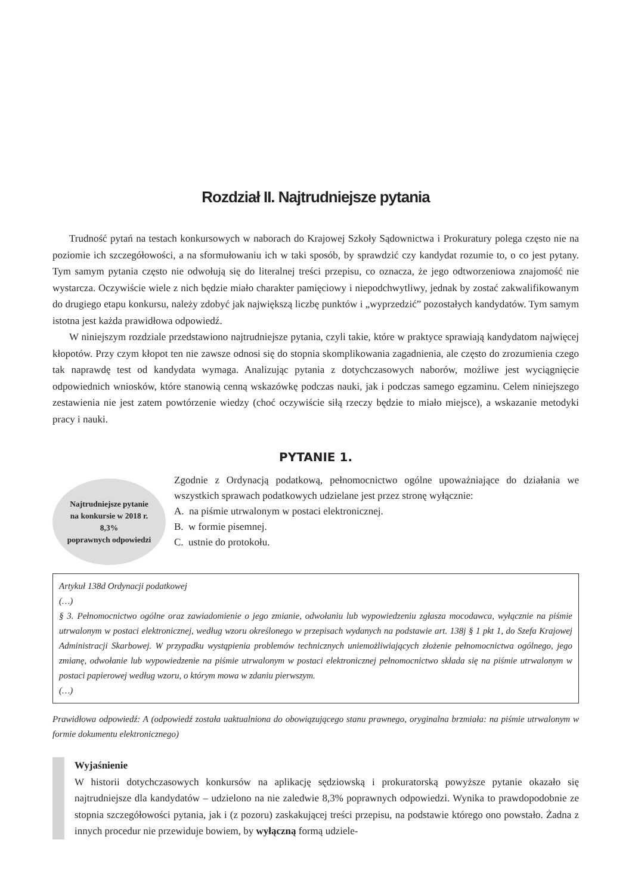Rozdział II. Najtrudniejsze pytania
Trudność pytań na testach konkursowych w naborach do Krajowej Szkoły Sądownictwa i Prokuratury polega często nie na poziomie ich szczegółowości, a na sformułowaniu ich w taki sposób, by sprawdzić czy kandydat rozumie to, o co jest pytany. Tym samym pytania często nie odwołują się do literalnej treści przepisu, co oznacza, że jego odtworzeniowa znajomość nie wystarcza. Oczywiście wiele z nich będzie miało charakter pamięciowy i niepodchwytliwy, jednak by zostać zakwalifikowanym do drugiego etapu konkursu, należy zdobyć jak największą liczbę punktów i „wyprzedzić” pozostałych kandydatów. Tym samym istotna jest każda prawidłowa odpowiedź.
W niniejszym rozdziale przedstawiono najtrudniejsze pytania, czyli takie, które w praktyce sprawiają kandydatom najwięcej kłopotów. Przy czym kłopot ten nie zawsze odnosi się do stopnia skomplikowania zagadnienia, ale często do zrozumienia czego tak naprawdę test od kandydata wymaga. Analizując pytania z dotychczasowych naborów, możliwe jest wyciągnięcie odpowiednich wniosków, które stanowią cenną wskazówkę podczas nauki, jak i podczas samego egzaminu. Celem niniejszego zestawienia nie jest zatem powtórzenie wiedzy (choć oczywiście siłą rzeczy będzie to miało miejsce), a wskazanie metodyki pracy i nauki.
PYTANIE 1.
Najtrudniejsze pytanie
na konkursie w 2018 r.
8,3%
poprawnych odpowiedzi
Zgodnie z Ordynacją podatkową, pełnomocnictwo ogólne upoważniające do działania we wszystkich sprawach podatkowych udzielane jest przez stronę wyłącznie:
A. na piśmie utrwalonym w postaci elektronicznej.
B. w formie pisemnej.
C. ustnie do protokołu.
Artykuł 138d Ordynacji podatkowej
(…)
§ 3. Pełnomocnictwo ogólne oraz zawiadomienie o jego zmianie, odwołaniu lub wypowiedzeniu zgłasza mocodawca, wyłącznie na piśmie utrwalonym w postaci elektronicznej, według wzoru określonego w przepisach wydanych na podstawie art. 138j § 1 pkt 1, do Szefa Krajowej Administracji Skarbowej. W przypadku wystąpienia problemów technicznych uniemożliwiających złożenie pełnomocnictwa ogólnego, jego zmianę, odwołanie lub wypowiedzenie na piśmie utrwalonym w postaci elektronicznej pełnomocnictwo składa się na piśmie utrwalonym w postaci papierowej według wzoru, o którym mowa w zdaniu pierwszym.
(…)
Prawidłowa odpowiedź: A (odpowiedź została uaktualniona do obowiązującego stanu prawnego, oryginalna brzmiała: na piśmie utrwalonym w formie dokumentu elektronicznego)
Wyjaśnienie
W historii dotychczasowych konkursów na aplikację sędziowską i prokuratorską powyższe pytanie okazało się najtrudniejsze dla kandydatów – udzielono na nie zaledwie 8,3% poprawnych odpowiedzi. Wynika to prawdopodobnie ze stopnia szczegółowości pytania, jak i (z pozoru) zaskakującej treści przepisu, na podstawie którego ono powstało. Żadna z innych procedur nie przewiduje bowiem, by wyłączną formą udziele-